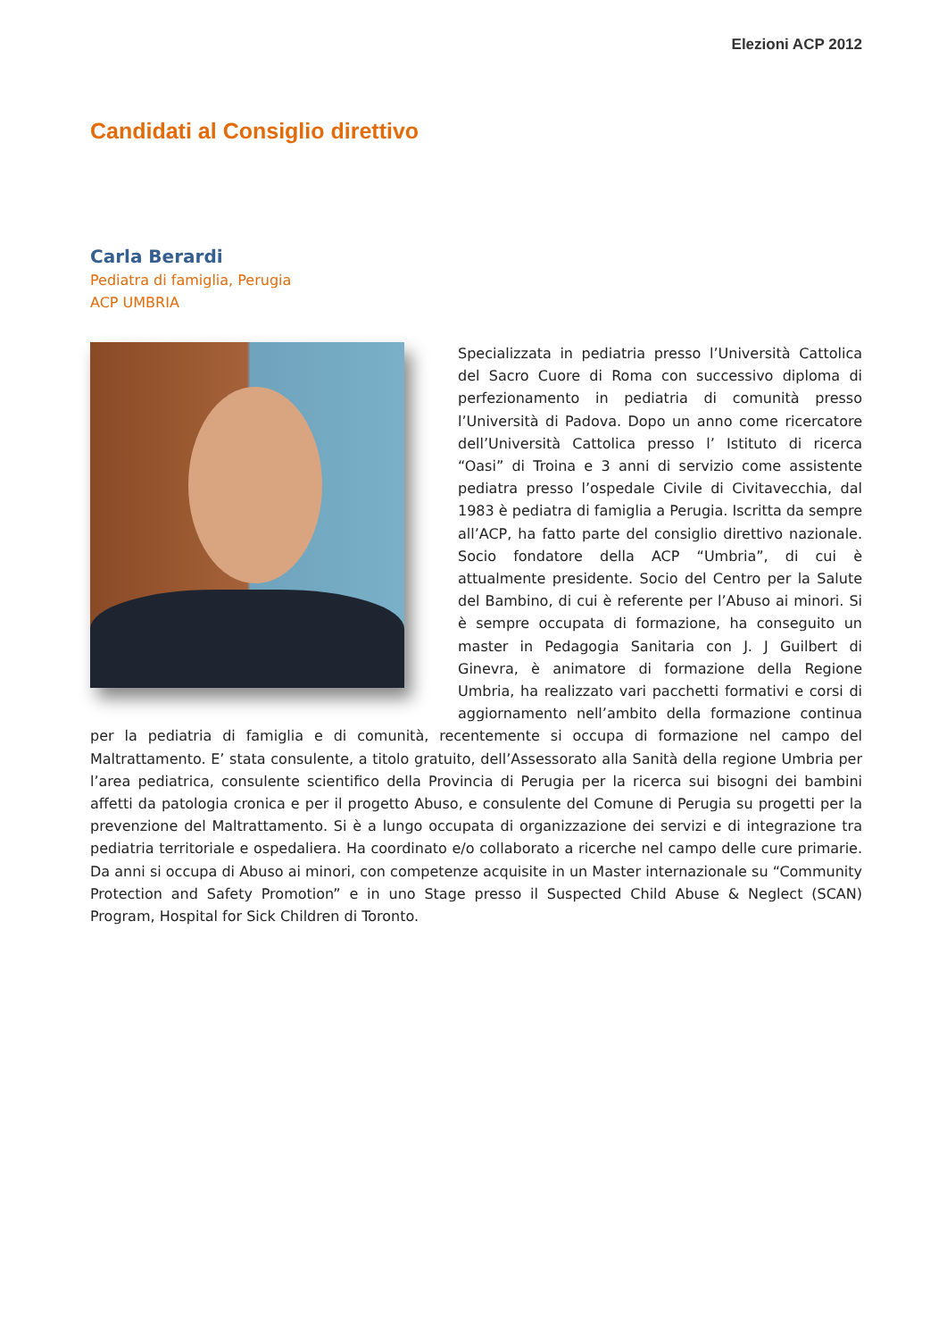Elezioni ACP 2012
Candidati al Consiglio direttivo
Carla Berardi
Pediatra di famiglia, Perugia
ACP UMBRIA
Specializzata in pediatria presso l’Università Cattolica del Sacro Cuore di Roma con successivo diploma di perfezionamento in pediatria di comunità presso l’Università di Padova. Dopo un anno come ricercatore dell’Università Cattolica presso l’ Istituto di ricerca “Oasi” di Troina e 3 anni di servizio come assistente pediatra presso l’ospedale Civile di Civitavecchia, dal 1983 è pediatra di famiglia a Perugia. Iscritta da sempre all’ACP, ha fatto parte del consiglio direttivo nazionale. Socio fondatore della ACP “Umbria”, di cui è attualmente presidente. Socio del Centro per la Salute del Bambino, di cui è referente per l’Abuso ai minori. Si è sempre occupata di formazione, ha conseguito un master in Pedagogia Sanitaria con J. J Guilbert di Ginevra, è animatore di formazione della Regione Umbria, ha realizzato vari pacchetti formativi e corsi di aggiornamento nell’ambito della formazione continua per la pediatria di famiglia e di comunità, recentemente si occupa di formazione nel campo del Maltrattamento. E’ stata consulente, a titolo gratuito, dell’Assessorato alla Sanità della regione Umbria per l’area pediatrica, consulente scientifico della Provincia di Perugia per la ricerca sui bisogni dei bambini affetti da patologia cronica e per il progetto Abuso, e consulente del Comune di Perugia su progetti per la prevenzione del Maltrattamento. Si è a lungo occupata di organizzazione dei servizi e di integrazione tra pediatria territoriale e ospedaliera. Ha coordinato e/o collaborato a ricerche nel campo delle cure primarie. Da anni si occupa di Abuso ai minori, con competenze acquisite in un Master internazionale su “Community Protection and Safety Promotion” e in uno Stage presso il Suspected Child Abuse & Neglect (SCAN) Program, Hospital for Sick Children di Toronto.